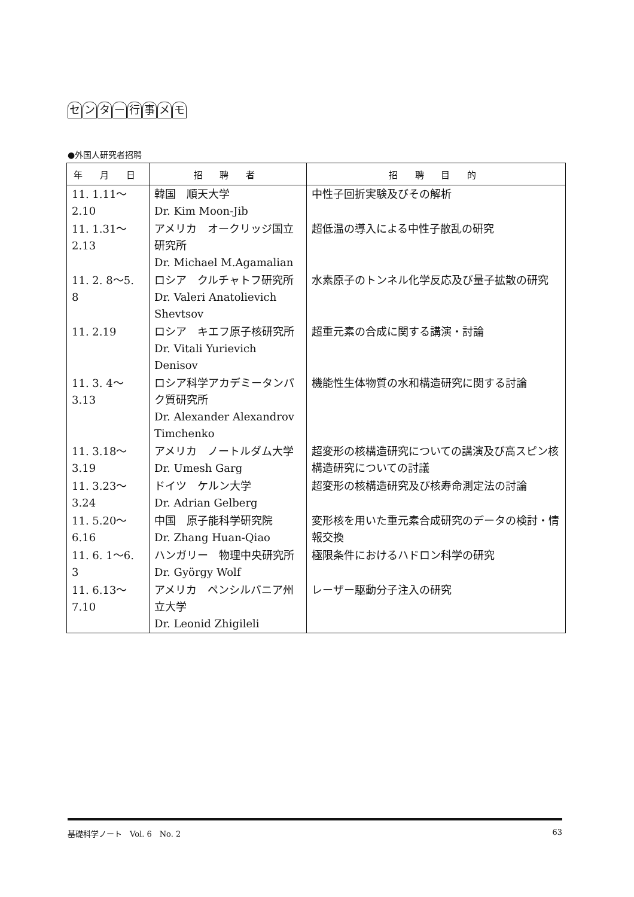センター行事メモ
●外国人研究者招聘
| 年 月 日 | 招 聘 者 | 招 聘 目 的 |
| --- | --- | --- |
| 11. 1.11～2.10 | 韓国 順天大学 Dr. Kim Moon-Jib | 中性子回折実験及びその解析 |
| 11. 1.31～2.13 | アメリカ オークリッジ国立研究所 Dr. Michael M.Agamalian | 超低温の導入による中性子散乱の研究 |
| 11. 2. 8～5. 8 | ロシア クルチャトフ研究所 Dr. Valeri Anatolievich Shevtsov | 水素原子のトンネル化学反応及び量子拡散の研究 |
| 11. 2.19 | ロシア キエフ原子核研究所 Dr. Vitali Yurievich Denisov | 超重元素の合成に関する講演・討論 |
| 11. 3. 4～3.13 | ロシア科学アカデミータンパク質研究所 Dr. Alexander Alexandrov Timchenko | 機能性生体物質の水和構造研究に関する討論 |
| 11. 3.18～3.19 | アメリカ ノートルダム大学 Dr. Umesh Garg | 超変形の核構造研究についての講演及び高スピン核構造研究についての討議 |
| 11. 3.23～3.24 | ドイツ ケルン大学 Dr. Adrian Gelberg | 超変形の核構造研究及び核寿命測定法の討論 |
| 11. 5.20～6.16 | 中国 原子能科学研究院 Dr. Zhang Huan-Qiao | 変形核を用いた重元素合成研究のデータの検討・情報交換 |
| 11. 6. 1～6. 3 | ハンガリー 物理中央研究所 Dr. György Wolf | 極限条件におけるハドロン科学の研究 |
| 11. 6.13～7.10 | アメリカ ペンシルバニア州立大学 Dr. Leonid Zhigileli | レーザー駆動分子注入の研究 |
基礎科学ノート　Vol. 6　No. 2 63